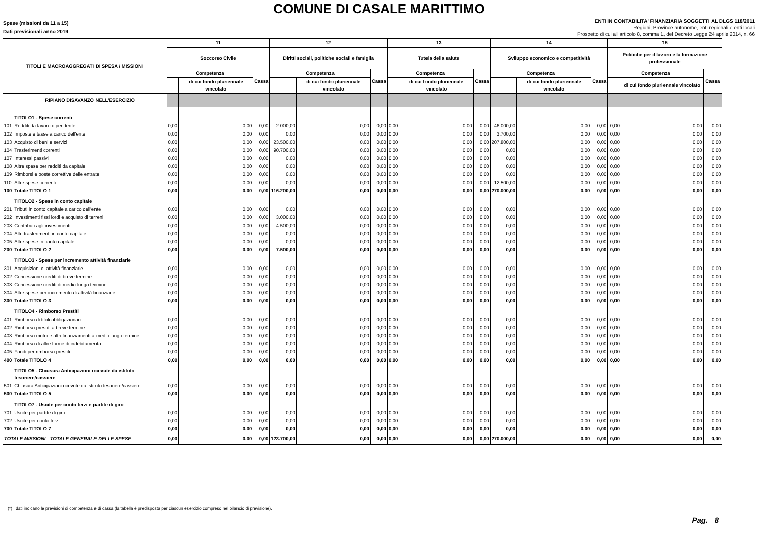COMUNE DI CASALE MARITTIMO
Spese (missioni da 11 a 15)
Dati previsionali anno 2019
ENTI IN CONTABILITA' FINANZIARIA SOGGETTI AL DLGS 118/2011
Regioni, Province autonome, enti regionali e enti locali
Prospetto di cui all'articolo 8, comma 1, del Decreto Legge 24 aprile 2014, n. 66
| TITOLI E MACROAGGREGATI DI SPESA / MISSIONI | | 11 | | | 12 | | | 13 | | | 14 | | | 15 | | |
| --- | --- | --- | --- | --- | --- | --- | --- | --- | --- | --- | --- | --- | --- | --- | --- | --- |
| | | Soccorso Civile | | | Diritti sociali, politiche sociali e famiglia | | | Tutela della salute | | | Sviluppo economico e competitività | | | Politiche per il lavoro e la formazione professionale | | |
| | | Competenza | | Cassa | Competenza | | Cassa | Competenza | | Cassa | Competenza | | Cassa | Competenza | | Cassa |
| | | | di cui fondo pluriennale vincolato | | | di cui fondo pluriennale vincolato | | | di cui fondo pluriennale vincolato | | | di cui fondo pluriennale vincolato | | | di cui fondo pluriennale vincolato | |
| | RIPIANO DISAVANZO NELL'ESERCIZIO | | | | | | | | | | | | | | | |
| | TITOLO1 - Spese correnti | | | | | | | | | | | | | | | |
| 101 | Redditi da lavoro dipendente | 0,00 | 0,00 | 0,00 | 2.000,00 | 0,00 | 0,00 | 0,00 | 0,00 | 0,00 | 46.000,00 | 0,00 | 0,00 | 0,00 | 0,00 | 0,00 |
| 102 | Imposte e tasse a carico dell'ente | 0,00 | 0,00 | 0,00 | 0,00 | 0,00 | 0,00 | 0,00 | 0,00 | 0,00 | 3.700,00 | 0,00 | 0,00 | 0,00 | 0,00 | 0,00 |
| 103 | Acquisto di beni e servizi | 0,00 | 0,00 | 0,00 | 23.500,00 | 0,00 | 0,00 | 0,00 | 0,00 | 0,00 | 207.800,00 | 0,00 | 0,00 | 0,00 | 0,00 | 0,00 |
| 104 | Trasferimenti correnti | 0,00 | 0,00 | 0,00 | 90.700,00 | 0,00 | 0,00 | 0,00 | 0,00 | 0,00 | 0,00 | 0,00 | 0,00 | 0,00 | 0,00 | 0,00 |
| 107 | Interessi passivi | 0,00 | 0,00 | 0,00 | 0,00 | 0,00 | 0,00 | 0,00 | 0,00 | 0,00 | 0,00 | 0,00 | 0,00 | 0,00 | 0,00 | 0,00 |
| 108 | Altre spese per redditi da capitale | 0,00 | 0,00 | 0,00 | 0,00 | 0,00 | 0,00 | 0,00 | 0,00 | 0,00 | 0,00 | 0,00 | 0,00 | 0,00 | 0,00 | 0,00 |
| 109 | Rimborsi e poste correttive delle entrate | 0,00 | 0,00 | 0,00 | 0,00 | 0,00 | 0,00 | 0,00 | 0,00 | 0,00 | 0,00 | 0,00 | 0,00 | 0,00 | 0,00 | 0,00 |
| 110 | Altre spese correnti | 0,00 | 0,00 | 0,00 | 0,00 | 0,00 | 0,00 | 0,00 | 0,00 | 0,00 | 12.500,00 | 0,00 | 0,00 | 0,00 | 0,00 | 0,00 |
| 100 | Totale TITOLO 1 | 0,00 | 0,00 | 0,00 | 116.200,00 | 0,00 | 0,00 | 0,00 | 0,00 | 0,00 | 270.000,00 | 0,00 | 0,00 | 0,00 | 0,00 | 0,00 |
| | TITOLO2 - Spese in conto capitale | | | | | | | | | | | | | | | |
| 201 | Tributi in conto capitale a carico dell'ente | 0,00 | 0,00 | 0,00 | 0,00 | 0,00 | 0,00 | 0,00 | 0,00 | 0,00 | 0,00 | 0,00 | 0,00 | 0,00 | 0,00 | 0,00 |
| 202 | Investimenti fissi lordi e acquisto di terreni | 0,00 | 0,00 | 0,00 | 3.000,00 | 0,00 | 0,00 | 0,00 | 0,00 | 0,00 | 0,00 | 0,00 | 0,00 | 0,00 | 0,00 | 0,00 |
| 203 | Contributi agli investimenti | 0,00 | 0,00 | 0,00 | 4.500,00 | 0,00 | 0,00 | 0,00 | 0,00 | 0,00 | 0,00 | 0,00 | 0,00 | 0,00 | 0,00 | 0,00 |
| 204 | Altri trasferimenti in conto capitale | 0,00 | 0,00 | 0,00 | 0,00 | 0,00 | 0,00 | 0,00 | 0,00 | 0,00 | 0,00 | 0,00 | 0,00 | 0,00 | 0,00 | 0,00 |
| 205 | Altre spese in conto capitale | 0,00 | 0,00 | 0,00 | 0,00 | 0,00 | 0,00 | 0,00 | 0,00 | 0,00 | 0,00 | 0,00 | 0,00 | 0,00 | 0,00 | 0,00 |
| 200 | Totale TITOLO 2 | 0,00 | 0,00 | 0,00 | 7.500,00 | 0,00 | 0,00 | 0,00 | 0,00 | 0,00 | 0,00 | 0,00 | 0,00 | 0,00 | 0,00 | 0,00 |
| | TITOLO3 - Spese per incremento attività finanziarie | | | | | | | | | | | | | | | |
| 301 | Acquisizioni di attività finanziarie | 0,00 | 0,00 | 0,00 | 0,00 | 0,00 | 0,00 | 0,00 | 0,00 | 0,00 | 0,00 | 0,00 | 0,00 | 0,00 | 0,00 | 0,00 |
| 302 | Concessione crediti di breve termine | 0,00 | 0,00 | 0,00 | 0,00 | 0,00 | 0,00 | 0,00 | 0,00 | 0,00 | 0,00 | 0,00 | 0,00 | 0,00 | 0,00 | 0,00 |
| 303 | Concessione crediti di medio-lungo termine | 0,00 | 0,00 | 0,00 | 0,00 | 0,00 | 0,00 | 0,00 | 0,00 | 0,00 | 0,00 | 0,00 | 0,00 | 0,00 | 0,00 | 0,00 |
| 304 | Altre spese per incremento di attività finanziarie | 0,00 | 0,00 | 0,00 | 0,00 | 0,00 | 0,00 | 0,00 | 0,00 | 0,00 | 0,00 | 0,00 | 0,00 | 0,00 | 0,00 | 0,00 |
| 300 | Totale TITOLO 3 | 0,00 | 0,00 | 0,00 | 0,00 | 0,00 | 0,00 | 0,00 | 0,00 | 0,00 | 0,00 | 0,00 | 0,00 | 0,00 | 0,00 | 0,00 |
| | TITOLO4 - Rimborso Prestiti | | | | | | | | | | | | | | | |
| 401 | Rimborso di titoli obbligazionari | 0,00 | 0,00 | 0,00 | 0,00 | 0,00 | 0,00 | 0,00 | 0,00 | 0,00 | 0,00 | 0,00 | 0,00 | 0,00 | 0,00 | 0,00 |
| 402 | Rimborso prestiti a breve termine | 0,00 | 0,00 | 0,00 | 0,00 | 0,00 | 0,00 | 0,00 | 0,00 | 0,00 | 0,00 | 0,00 | 0,00 | 0,00 | 0,00 | 0,00 |
| 403 | Rimborso mutui e altri finanziamenti a medio lungo termine | 0,00 | 0,00 | 0,00 | 0,00 | 0,00 | 0,00 | 0,00 | 0,00 | 0,00 | 0,00 | 0,00 | 0,00 | 0,00 | 0,00 | 0,00 |
| 404 | Rimborso di altre forme di indebitamento | 0,00 | 0,00 | 0,00 | 0,00 | 0,00 | 0,00 | 0,00 | 0,00 | 0,00 | 0,00 | 0,00 | 0,00 | 0,00 | 0,00 | 0,00 |
| 405 | Fondi per rimborso prestiti | 0,00 | 0,00 | 0,00 | 0,00 | 0,00 | 0,00 | 0,00 | 0,00 | 0,00 | 0,00 | 0,00 | 0,00 | 0,00 | 0,00 | 0,00 |
| 400 | Totale TITOLO 4 | 0,00 | 0,00 | 0,00 | 0,00 | 0,00 | 0,00 | 0,00 | 0,00 | 0,00 | 0,00 | 0,00 | 0,00 | 0,00 | 0,00 | 0,00 |
| | TITOLO5 - Chiusura Anticipazioni ricevute da istituto tesoriere/cassiere | | | | | | | | | | | | | | | |
| 501 | Chiusura Anticipazioni ricevute da istituto tesoriere/cassiere | 0,00 | 0,00 | 0,00 | 0,00 | 0,00 | 0,00 | 0,00 | 0,00 | 0,00 | 0,00 | 0,00 | 0,00 | 0,00 | 0,00 | 0,00 |
| 500 | Totale TITOLO 5 | 0,00 | 0,00 | 0,00 | 0,00 | 0,00 | 0,00 | 0,00 | 0,00 | 0,00 | 0,00 | 0,00 | 0,00 | 0,00 | 0,00 | 0,00 |
| | TITOLO7 - Uscite per conto terzi e partite di giro | | | | | | | | | | | | | | | |
| 701 | Uscite per partite di giro | 0,00 | 0,00 | 0,00 | 0,00 | 0,00 | 0,00 | 0,00 | 0,00 | 0,00 | 0,00 | 0,00 | 0,00 | 0,00 | 0,00 | 0,00 |
| 702 | Uscite per conto terzi | 0,00 | 0,00 | 0,00 | 0,00 | 0,00 | 0,00 | 0,00 | 0,00 | 0,00 | 0,00 | 0,00 | 0,00 | 0,00 | 0,00 | 0,00 |
| 700 | Totale TITOLO 7 | 0,00 | 0,00 | 0,00 | 0,00 | 0,00 | 0,00 | 0,00 | 0,00 | 0,00 | 0,00 | 0,00 | 0,00 | 0,00 | 0,00 | 0,00 |
| TOTALE MISSIONI - TOTALE GENERALE DELLE SPESE | | 0,00 | 0,00 | 0,00 | 123.700,00 | 0,00 | 0,00 | 0,00 | 0,00 | 0,00 | 270.000,00 | 0,00 | 0,00 | 0,00 | 0,00 | 0,00 |
(*) I dati indicano le previsioni di competenza e di cassa (la tabella è predisposta per ciascun esercizio compreso nel bilancio di previsione).
Pag. 8